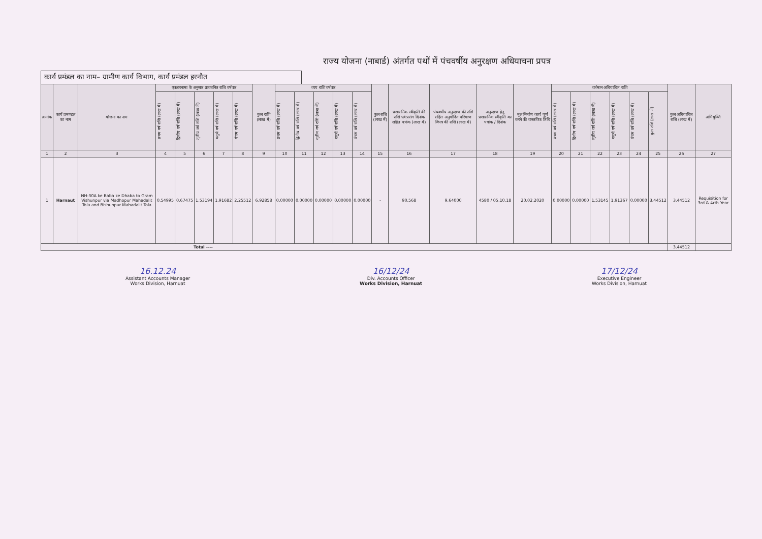राज्य योजना (नाबार्ड) अंतर्गत पथों में पंचवर्षीय अनुरक्षण अधियाचना प्रपत्र
कार्य प्रमंडल का नाम– ग्रामीण कार्य विभाग, कार्य प्रमंडल हरनौत
| क्रमांक | कार्य प्रमण्डल का नाम | योजना का नाम | एकरारनामा के अनुसार प्रावधनित राशि वर्षवार | | | | | कुल राशि (लाख में) | व्यय राशि वर्षवार | | | | | कुल राशि (लाख में) | प्रशासनिक स्वीकृति की राशि एवं प्रसंग दिनांक सहित पत्रांक (लाख में) | पंचवर्षीय अनुरक्षण की राशि सहित अनुमोदित परिमाण विपत्र की राशि (लाख में) | अनुरक्षण हेतु प्रशासनिक स्वीकृति का पत्रांक / दिनांक | मूल निर्माण कार्य पूर्ण करने की वास्तविक तिथि | वर्तमान अधियाचित राशि | | | | | | कुल अधियाचित राशि (लाख में) | अभियुक्ति |
| --- | --- | --- | --- | --- | --- | --- | --- | --- | --- | --- | --- | --- | --- | --- | --- | --- | --- | --- | --- | --- | --- | --- | --- | --- | --- | --- |
| | | | प्रथम वर्ष राशि (लाख में) | द्वितीय वर्ष राशि (लाख में) | तृतीय वर्ष राशि (लाख में) | चतुर्थ वर्ष राशि (लाख में) | पंचम वर्ष राशि (लाख में) | | प्रथम वर्ष राशि (लाख में) | द्वितीय वर्ष राशि (लाख में) | तृतीय वर्ष राशि (लाख में) | चतुर्थ वर्ष राशि (लाख में) | पंचम वर्ष राशि (लाख में) | | | | | | प्रथम वर्ष राशि (लाख में) | द्वितीय वर्ष राशि (लाख में) | तृतीय वर्ष राशि (लाख में) | चतुर्थ वर्ष राशि (लाख में) | पंचम वर्ष राशि (लाख में) | कुल राशि (लाख में) | | |
| 1 | 2 | 3 | 4 | 5 | 6 | 7 | 8 | 9 | 10 | 11 | 12 | 13 | 14 | 15 | 16 | 17 | 18 | 19 | 20 | 21 | 22 | 23 | 24 | 25 | 26 | 27 |
| 1 | Harnaut | NH-30A ke Baba ke Dhaba to Gram Vishunpur via Madhopur Mahadalit Tola and Bishunpur Mahadalit Tola | 0.54995 | 0.67475 | 1.53194 | 1.91682 | 2.25512 | 6.92858 | 0.00000 | 0.00000 | 0.00000 | 0.00000 | 0.00000 | - | 90.568 | 9.64000 | 4580 / 05.10.18 | 20.02.2020 | 0.00000 | 0.00000 | 1.53145 | 1.91367 | 0.00000 | 3.44512 | 3.44512 | Requisition for 3rd & 4rth Year |
| Total ---- | | | | | | | | | | | | | | | | | | | | | | | | | 3.44512 | |
16.12.24
Assistant Accounts Manager
Works Division, Harnuat
16/12/24
Div. Accounts Officer
Works Division, Harnuat
17/12/24
Executive Engineer
Works Division, Harnuat